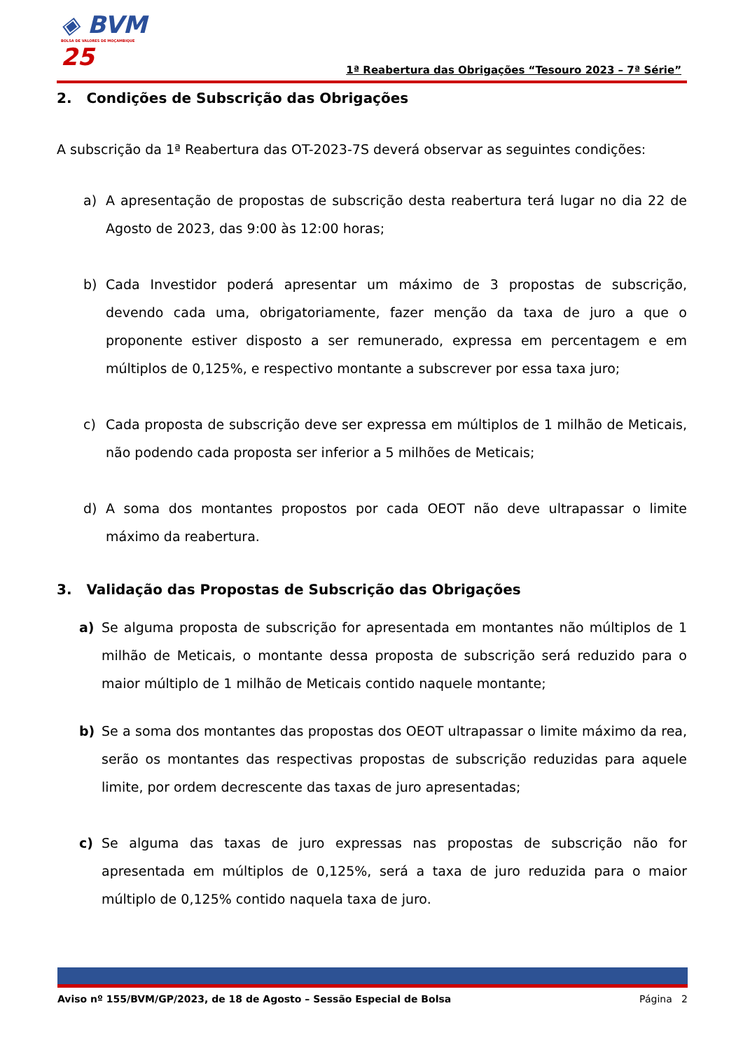◈ BVM
BOLSA DE VALORES DE MOÇAMBIQUE
25
1ª Reabertura das Obrigações “Tesouro 2023 – 7ª Série”
2. Condições de Subscrição das Obrigações
A subscrição da 1ª Reabertura das OT-2023-7S deverá observar as seguintes condições:
a) A apresentação de propostas de subscrição desta reabertura terá lugar no dia 22 de Agosto de 2023, das 9:00 às 12:00 horas;
b) Cada Investidor poderá apresentar um máximo de 3 propostas de subscrição, devendo cada uma, obrigatoriamente, fazer menção da taxa de juro a que o proponente estiver disposto a ser remunerado, expressa em percentagem e em múltiplos de 0,125%, e respectivo montante a subscrever por essa taxa juro;
c) Cada proposta de subscrição deve ser expressa em múltiplos de 1 milhão de Meticais, não podendo cada proposta ser inferior a 5 milhões de Meticais;
d) A soma dos montantes propostos por cada OEOT não deve ultrapassar o limite máximo da reabertura.
3. Validação das Propostas de Subscrição das Obrigações
a) Se alguma proposta de subscrição for apresentada em montantes não múltiplos de 1 milhão de Meticais, o montante dessa proposta de subscrição será reduzido para o maior múltiplo de 1 milhão de Meticais contido naquele montante;
b) Se a soma dos montantes das propostas dos OEOT ultrapassar o limite máximo da rea, serão os montantes das respectivas propostas de subscrição reduzidas para aquele limite, por ordem decrescente das taxas de juro apresentadas;
c) Se alguma das taxas de juro expressas nas propostas de subscrição não for apresentada em múltiplos de 0,125%, será a taxa de juro reduzida para o maior múltiplo de 0,125% contido naquela taxa de juro.
Aviso nº 155/BVM/GP/2023, de 18 de Agosto – Sessão Especial de Bolsa Página 2